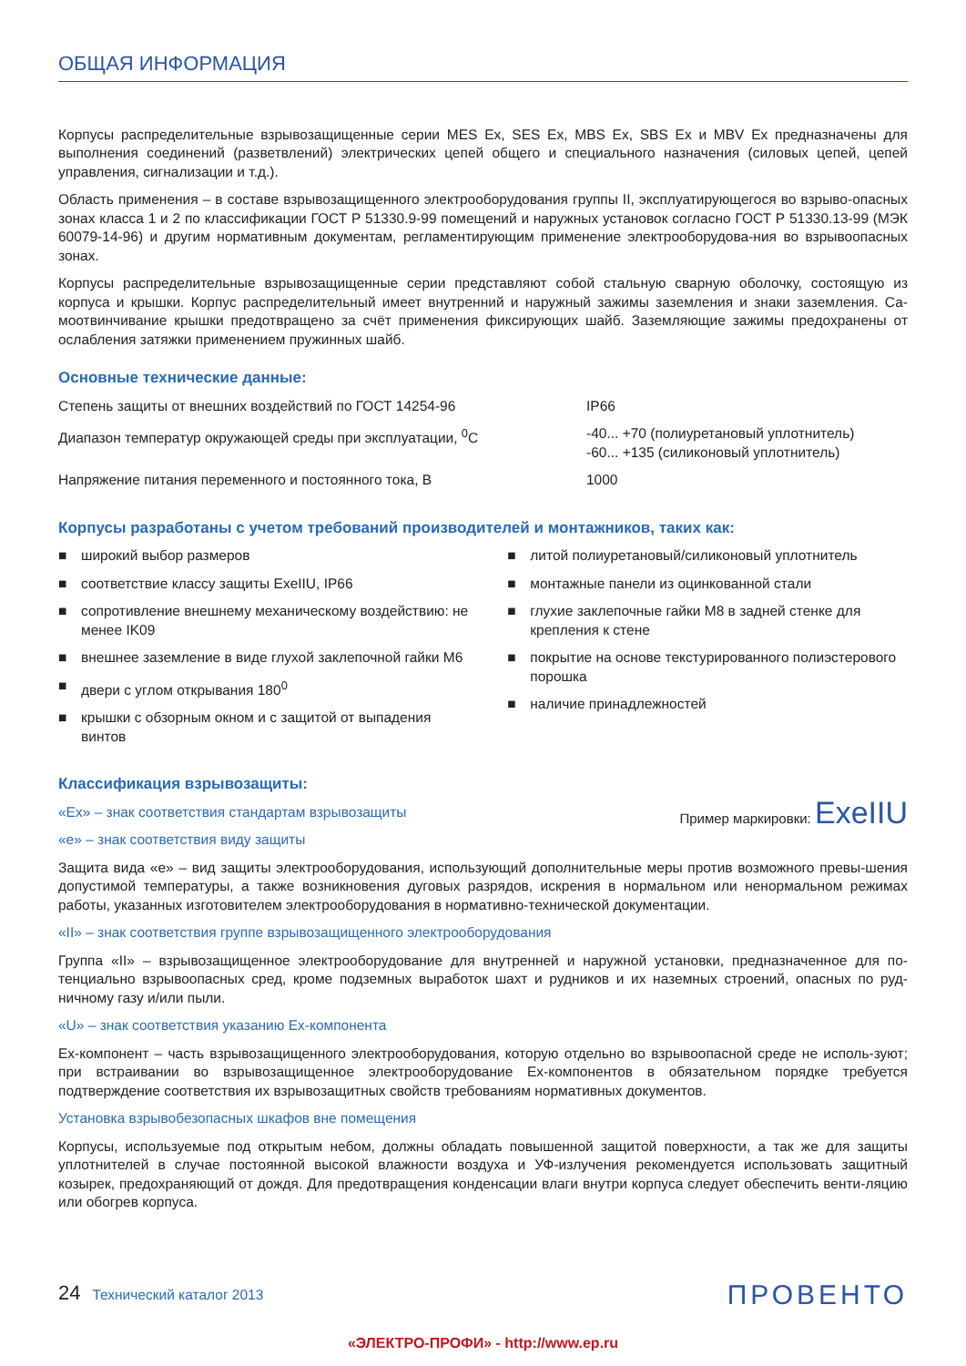ОБЩАЯ ИНФОРМАЦИЯ
Корпусы распределительные взрывозащищенные серии MES Ex, SES Ex, MBS Ex, SBS Ex и MBV Ex предназначены для выполнения соединений (разветвлений) электрических цепей общего и специального назначения (силовых цепей, цепей управления, сигнализации и т.д.).
Область применения – в составе взрывозащищенного электрооборудования группы II, эксплуатирующегося во взрыво-опасных зонах класса 1 и 2 по классификации ГОСТ Р 51330.9-99 помещений и наружных установок согласно ГОСТ Р 51330.13-99 (МЭК 60079-14-96) и другим нормативным документам, регламентирующим применение электрооборудова-ния во взрывоопасных зонах.
Корпусы распределительные взрывозащищенные серии представляют собой стальную сварную оболочку, состоящую из корпуса и крышки. Корпус распределительный имеет внутренний и наружный зажимы заземления и знаки заземления. Са-моотвинчивание крышки предотвращено за счёт применения фиксирующих шайб. Заземляющие зажимы предохранены от ослабления затяжки применением пружинных шайб.
Основные технические данные:
| Степень защиты от внешних воздействий по ГОСТ 14254-96 | IP66 |
| Диапазон температур окружающей среды при эксплуатации, <sup>0</sup>С | -40... +70 (полиуретановый уплотнитель) -60... +135 (силиконовый уплотнитель) |
| Напряжение питания переменного и постоянного тока, В | 1000 |
Корпусы разработаны с учетом требований производителей и монтажников, таких как:
■ широкий выбор размеров
■ соответствие классу защиты ExeIIU, IP66
■ сопротивление внешнему механическому воздействию: не менее IK09
■ внешнее заземление в виде глухой заклепочной гайки M6
■ двери с углом открывания 180<sup>0</sup>
■ крышки с обзорным окном и с защитой от выпадения винтов
■ литой полиуретановый/силиконовый уплотнитель
■ монтажные панели из оцинкованной стали
■ глухие заклепочные гайки M8 в задней стенке для крепления к стене
■ покрытие на основе текстурированного полиэстерового порошка
■ наличие принадлежностей
Классификация взрывозащиты:
Пример маркировки: ExeIIU
«Ex» – знак соответствия стандартам взрывозащиты
«e» – знак соответствия виду защиты
Защита вида «e» – вид защиты электрооборудования, использующий дополнительные меры против возможного превы-шения допустимой температуры, а также возникновения дуговых разрядов, искрения в нормальном или ненормальном режимах работы, указанных изготовителем электрооборудования в нормативно-технической документации.
«II» – знак соответствия группе взрывозащищенного электрооборудования
Группа «II» – взрывозащищенное электрооборудование для внутренней и наружной установки, предназначенное для по-тенциально взрывоопасных сред, кроме подземных выработок шахт и рудников и их наземных строений, опасных по руд-ничному газу и/или пыли.
«U» – знак соответствия указанию Ex-компонента
Ex-компонент – часть взрывозащищенного электрооборудования, которую отдельно во взрывоопасной среде не исполь-зуют; при встраивании во взрывозащищенное электрооборудование Ex-компонентов в обязательном порядке требуется подтверждение соответствия их взрывозащитных свойств требованиям нормативных документов.
Установка взрывобезопасных шкафов вне помещения
Корпусы, используемые под открытым небом, должны обладать повышенной защитой поверхности, а так же для защиты уплотнителей в случае постоянной высокой влажности воздуха и УФ-излучения рекомендуется использовать защитный козырек, предохраняющий от дождя. Для предотвращения конденсации влаги внутри корпуса следует обеспечить венти-ляцию или обогрев корпуса.
24 Технический каталог 2013
ПРОВЕНТО
«ЭЛЕКТРО-ПРОФИ» - http://www.ep.ru